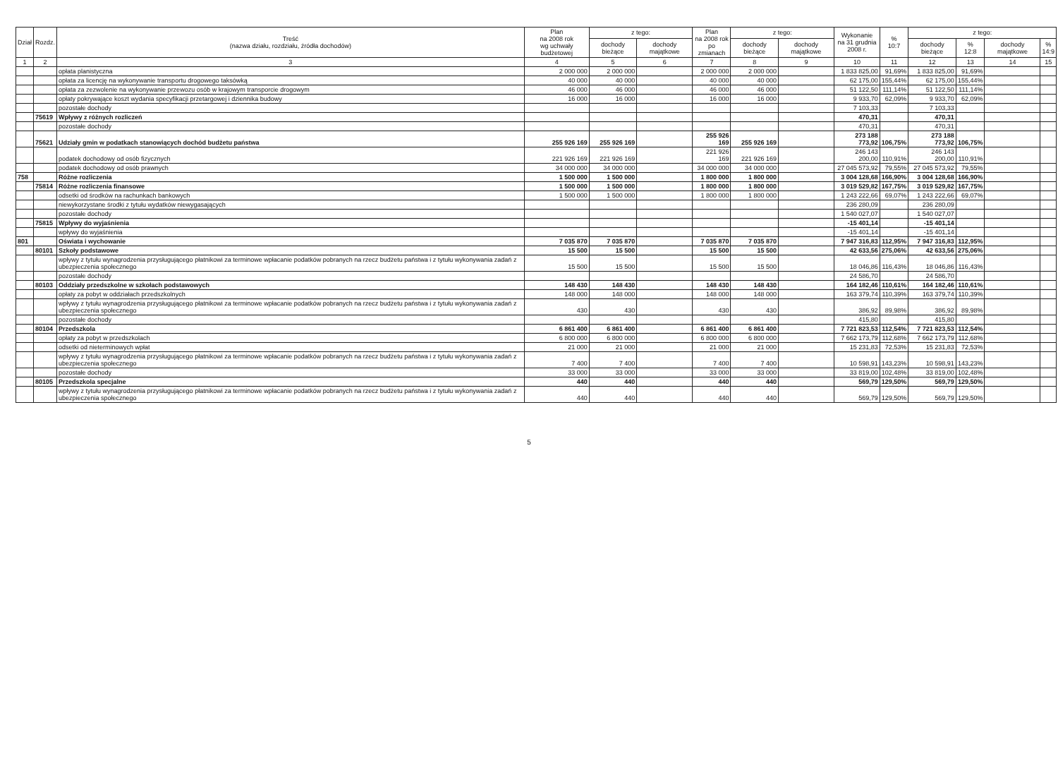| Dział | Rozdz. | Treść (nazwa działu, rozdziału, źródła dochodów) | Plan na 2008 rok wg uchwały budżetowej | z tego: | | Plan na 2008 rok po zmianach | z tego: | | Wykonanie na 31 grudnia 2008 r. | % 10:7 | z tego: | | | |
| --- | --- | --- | --- | --- | --- | --- | --- | --- | --- | --- | --- | --- | --- | --- |
| | | | | dochody bieżące | dochody majątkowe | | dochody bieżące | dochody majątkowe | | | dochody bieżące | % 12:8 | dochody majątkowe | % 14:9 |
| 1 | 2 | 3 | 4 | 5 | 6 | 7 | 8 | 9 | 10 | 11 | 12 | 13 | 14 | 15 |
| | | opłata planistyczna | 2 000 000 | 2 000 000 | | 2 000 000 | 2 000 000 | | 1 833 825,00 | 91,69% | 1 833 825,00 | 91,69% | | |
| | | opłata za licencję na wykonywanie transportu drogowego taksówką | 40 000 | 40 000 | | 40 000 | 40 000 | | 62 175,00 | 155,44% | 62 175,00 | 155,44% | | |
| | | opłata za zezwolenie na wykonywanie przewozu osób w krajowym transporcie drogowym | 46 000 | 46 000 | | 46 000 | 46 000 | | 51 122,50 | 111,14% | 51 122,50 | 111,14% | | |
| | | opłaty pokrywające koszt wydania specyfikacji przetargowej i dziennika budowy | 16 000 | 16 000 | | 16 000 | 16 000 | | 9 933,70 | 62,09% | 9 933,70 | 62,09% | | |
| | | pozostałe dochody | | | | | | | 7 103,33 | | 7 103,33 | | | |
| | 75619 | Wpływy z różnych rozliczeń | | | | | | | 470,31 | | 470,31 | | | |
| | | pozostałe dochody | | | | | | | 470,31 | | 470,31 | | | |
| | 75621 | Udziały gmin w podatkach stanowiących dochód budżetu państwa | 255 926 169 | 255 926 169 | | 255 926 169 | 255 926 169 | | 273 188 773,92 | 106,75% | 273 188 773,92 | 106,75% | | |
| | | podatek dochodowy od osób fizycznych | 221 926 169 | 221 926 169 | | 221 926 169 | 221 926 169 | | 246 143 200,00 | 110,91% | 246 143 200,00 | 110,91% | | |
| | | podatek dochodowy od osób prawnych | 34 000 000 | 34 000 000 | | 34 000 000 | 34 000 000 | | 27 045 573,92 | 79,55% | 27 045 573,92 | 79,55% | | |
| 758 | | Różne rozliczenia | 1 500 000 | 1 500 000 | | 1 800 000 | 1 800 000 | | 3 004 128,68 | 166,90% | 3 004 128,68 | 166,90% | | |
| | 75814 | Różne rozliczenia finansowe | 1 500 000 | 1 500 000 | | 1 800 000 | 1 800 000 | | 3 019 529,82 | 167,75% | 3 019 529,82 | 167,75% | | |
| | | odsetki od środków na rachunkach bankowych | 1 500 000 | 1 500 000 | | 1 800 000 | 1 800 000 | | 1 243 222,66 | 69,07% | 1 243 222,66 | 69,07% | | |
| | | niewykorzystane środki z tytułu wydatków niewygasających | | | | | | | 236 280,09 | | 236 280,09 | | | |
| | | pozostałe dochody | | | | | | | 1 540 027,07 | | 1 540 027,07 | | | |
| | 75815 | Wpływy do wyjaśnienia | | | | | | | -15 401,14 | | -15 401,14 | | | |
| | | wpływy do wyjaśnienia | | | | | | | -15 401,14 | | -15 401,14 | | | |
| 801 | | Oświata i wychowanie | 7 035 870 | 7 035 870 | | 7 035 870 | 7 035 870 | | 7 947 316,83 | 112,95% | 7 947 316,83 | 112,95% | | |
| | 80101 | Szkoły podstawowe | 15 500 | 15 500 | | 15 500 | 15 500 | | 42 633,56 | 275,06% | 42 633,56 | 275,06% | | |
| | | wpływy z tytułu wynagrodzenia przysługującego płatnikowi za terminowe wpłacanie podatków pobranych na rzecz budżetu państwa i z tytułu wykonywania zadań z ubezpieczenia społecznego | 15 500 | 15 500 | | 15 500 | 15 500 | | 18 046,86 | 116,43% | 18 046,86 | 116,43% | | |
| | | pozostałe dochody | | | | | | | 24 586,70 | | 24 586,70 | | | |
| | 80103 | Oddziały przedszkolne w szkołach podstawowych | 148 430 | 148 430 | | 148 430 | 148 430 | | 164 182,46 | 110,61% | 164 182,46 | 110,61% | | |
| | | opłaty za pobyt w oddziałach przedszkolnych | 148 000 | 148 000 | | 148 000 | 148 000 | | 163 379,74 | 110,39% | 163 379,74 | 110,39% | | |
| | | wpływy z tytułu wynagrodzenia przysługującego płatnikowi za terminowe wpłacanie podatków pobranych na rzecz budżetu państwa i z tytułu wykonywania zadań z ubezpieczenia społecznego | 430 | 430 | | 430 | 430 | | 386,92 | 89,98% | 386,92 | 89,98% | | |
| | | pozostałe dochody | | | | | | | 415,80 | | 415,80 | | | |
| | 80104 | Przedszkola | 6 861 400 | 6 861 400 | | 6 861 400 | 6 861 400 | | 7 721 823,53 | 112,54% | 7 721 823,53 | 112,54% | | |
| | | opłaty za pobyt w przedszkolach | 6 800 000 | 6 800 000 | | 6 800 000 | 6 800 000 | | 7 662 173,79 | 112,68% | 7 662 173,79 | 112,68% | | |
| | | odsetki od nieterminowych wpłat | 21 000 | 21 000 | | 21 000 | 21 000 | | 15 231,83 | 72,53% | 15 231,83 | 72,53% | | |
| | | wpływy z tytułu wynagrodzenia przysługującego płatnikowi za terminowe wpłacanie podatków pobranych na rzecz budżetu państwa i z tytułu wykonywania zadań z ubezpieczenia społecznego | 7 400 | 7 400 | | 7 400 | 7 400 | | 10 598,91 | 143,23% | 10 598,91 | 143,23% | | |
| | | pozostałe dochody | 33 000 | 33 000 | | 33 000 | 33 000 | | 33 819,00 | 102,48% | 33 819,00 | 102,48% | | |
| | 80105 | Przedszkola specjalne | 440 | 440 | | 440 | 440 | | 569,79 | 129,50% | 569,79 | 129,50% | | |
| | | wpływy z tytułu wynagrodzenia przysługującego płatnikowi za terminowe wpłacanie podatków pobranych na rzecz budżetu państwa i z tytułu wykonywania zadań z ubezpieczenia społecznego | 440 | 440 | | 440 | 440 | | 569,79 | 129,50% | 569,79 | 129,50% | | |
5